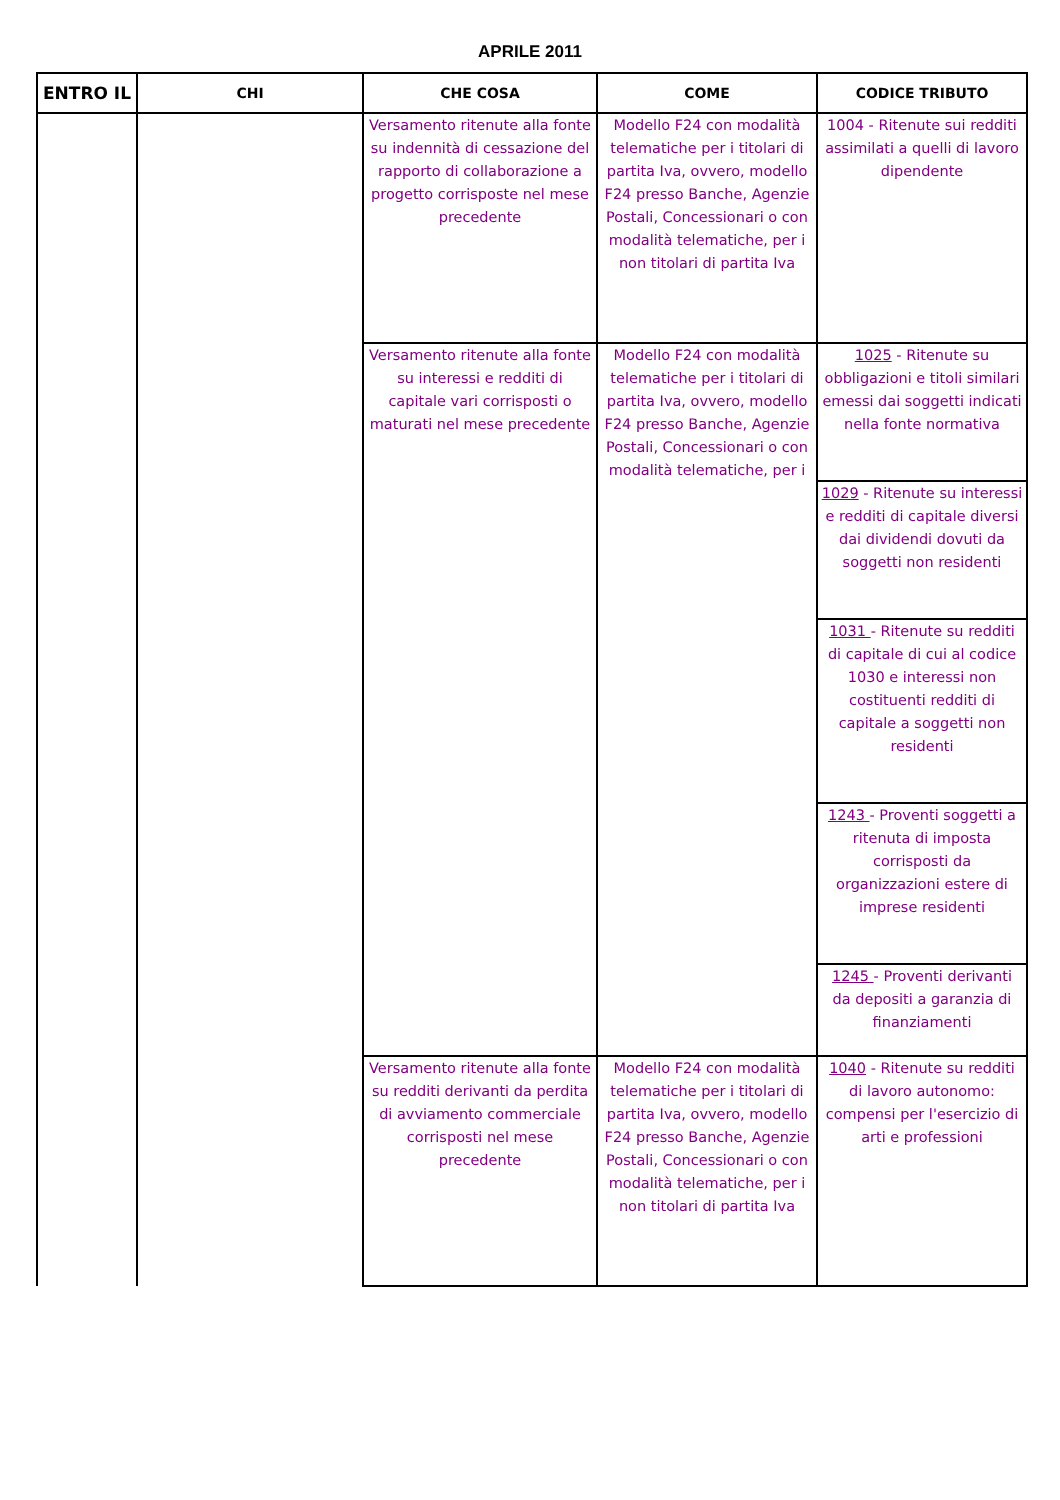APRILE 2011
| ENTRO IL | CHI | CHE COSA | COME | CODICE TRIBUTO |
| --- | --- | --- | --- | --- |
| | | Versamento ritenute alla fonte su indennità di cessazione del rapporto di collaborazione a progetto corrisposte nel mese precedente | Modello F24 con modalità telematiche per i titolari di partita Iva, ovvero, modello F24 presso Banche, Agenzie Postali, Concessionari o con modalità telematiche, per i non titolari di partita Iva | 1004 - Ritenute sui redditi assimilati a quelli di lavoro dipendente |
| | | Versamento ritenute alla fonte su interessi e redditi di capitale vari corrisposti o maturati nel mese precedente | Modello F24 con modalità telematiche per i titolari di partita Iva, ovvero, modello F24 presso Banche, Agenzie Postali, Concessionari o con modalità telematiche, per i | 1025 - Ritenute su obbligazioni e titoli similari emessi dai soggetti indicati nella fonte normativa |
| | | | | 1029 - Ritenute su interessi e redditi di capitale diversi dai dividendi dovuti da soggetti non residenti |
| | | | | 1031 - Ritenute su redditi di capitale di cui al codice 1030 e interessi non costituenti redditi di capitale a soggetti non residenti |
| | | | | 1243 - Proventi soggetti a ritenuta di imposta corrisposti da organizzazioni estere di imprese residenti |
| | | | | 1245 - Proventi derivanti da depositi a garanzia di finanziamenti |
| | | Versamento ritenute alla fonte su redditi derivanti da perdita di avviamento commerciale corrisposti nel mese precedente | Modello F24 con modalità telematiche per i titolari di partita Iva, ovvero, modello F24 presso Banche, Agenzie Postali, Concessionari o con modalità telematiche, per i non titolari di partita Iva | 1040 - Ritenute su redditi di lavoro autonomo: compensi per l'esercizio di arti e professioni |